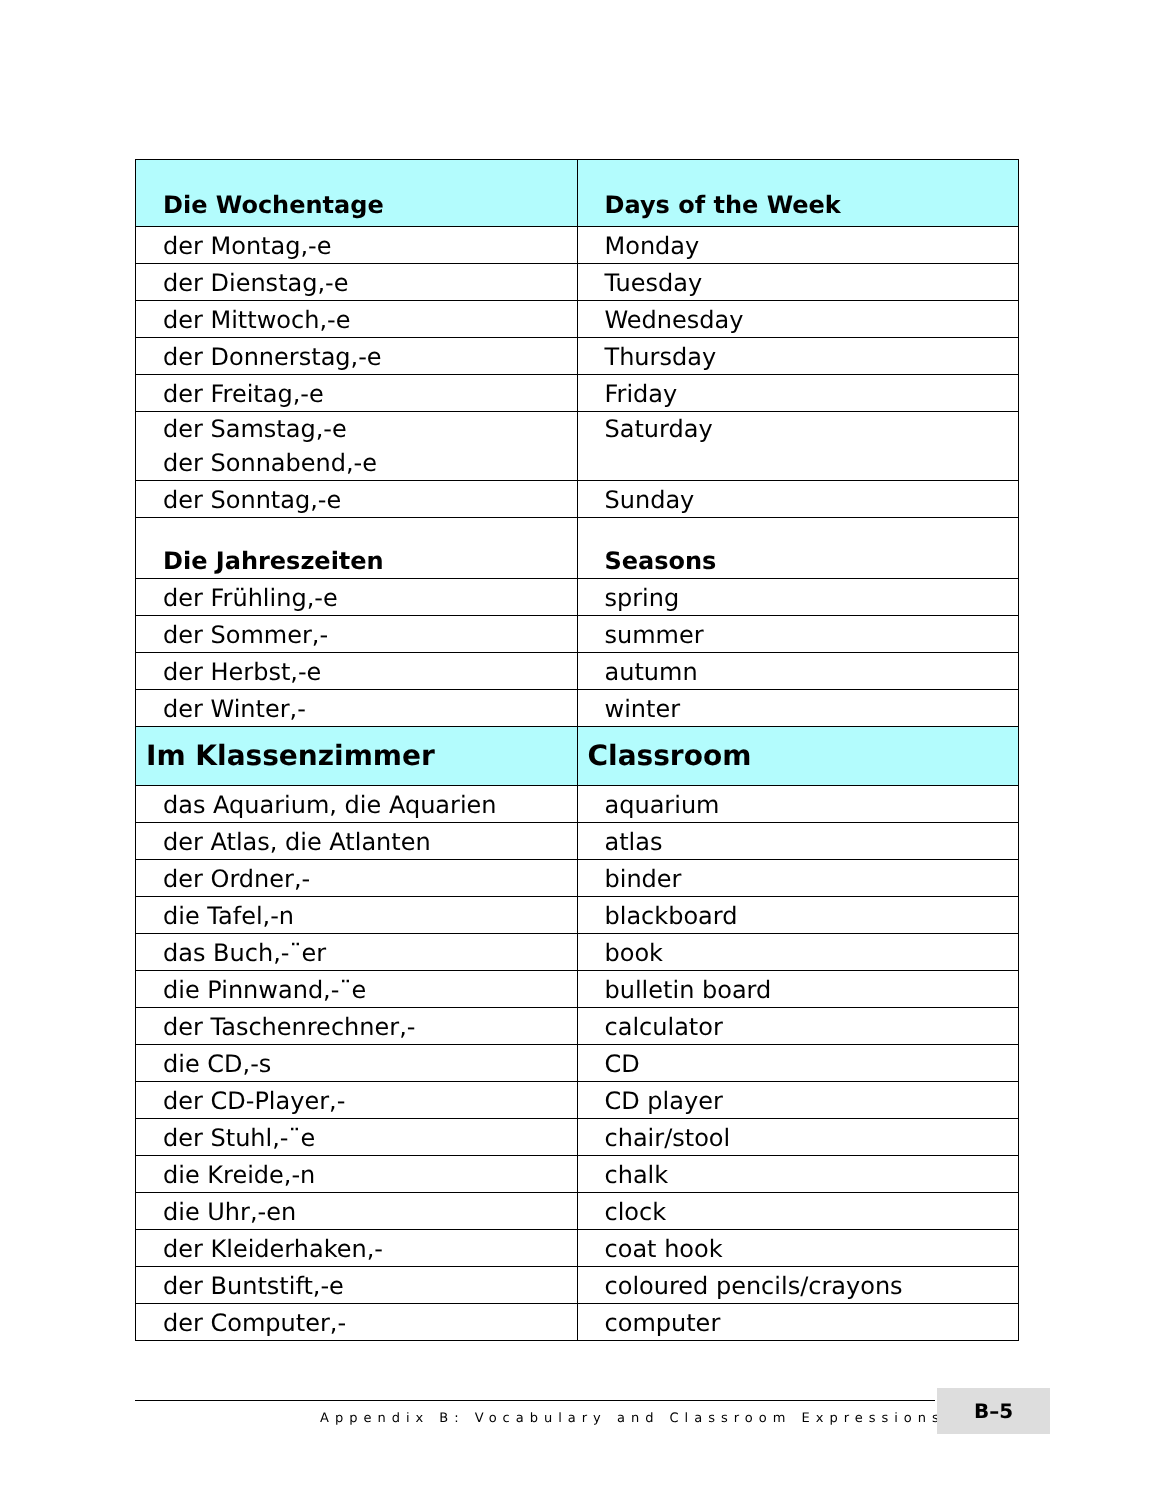| Die Wochentage | Days of the Week |
| --- | --- |
| der Montag,-e | Monday |
| der Dienstag,-e | Tuesday |
| der Mittwoch,-e | Wednesday |
| der Donnerstag,-e | Thursday |
| der Freitag,-e | Friday |
| der Samstag,-e der Sonnabend,-e | Saturday |
| der Sonntag,-e | Sunday |
| Die Jahreszeiten | Seasons |
| der Frühling,-e | spring |
| der Sommer,- | summer |
| der Herbst,-e | autumn |
| der Winter,- | winter |
| Im Klassenzimmer | Classroom |
| das Aquarium, die Aquarien | aquarium |
| der Atlas, die Atlanten | atlas |
| der Ordner,- | binder |
| die Tafel,-n | blackboard |
| das Buch,-¨er | book |
| die Pinnwand,-¨e | bulletin board |
| der Taschenrechner,- | calculator |
| die CD,-s | CD |
| der CD-Player,- | CD player |
| der Stuhl,-¨e | chair/stool |
| die Kreide,-n | chalk |
| die Uhr,-en | clock |
| der Kleiderhaken,- | coat hook |
| der Buntstift,-e | coloured pencils/crayons |
| der Computer,- | computer |
Appendix B: Vocabulary and Classroom Expressions ■
B–5